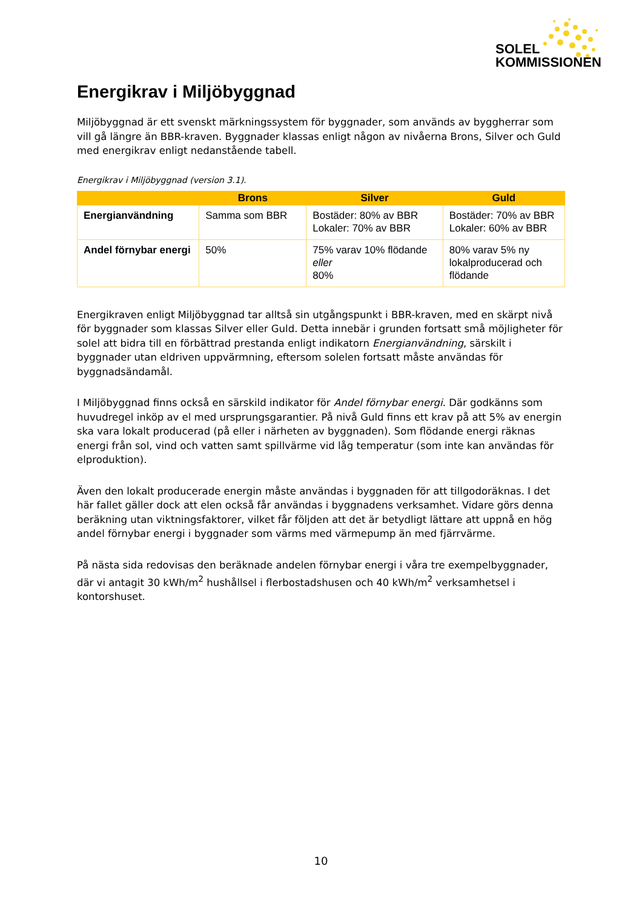SOLEL
KOMMISSIONEN
Energikrav i Miljöbyggnad
Miljöbyggnad är ett svenskt märkningssystem för byggnader, som används av byggherrar som vill gå längre än BBR-kraven. Byggnader klassas enligt någon av nivåerna Brons, Silver och Guld med energikrav enligt nedanstående tabell.
Energikrav i Miljöbyggnad (version 3.1).
| | Brons | Silver | Guld |
| --- | --- | --- | --- |
| Energianvändning | Samma som BBR | Bostäder: 80% av BBR Lokaler: 70% av BBR | Bostäder: 70% av BBR Lokaler: 60% av BBR |
| Andel förnybar energi | 50% | 75% varav 10% flödande eller 80% | 80% varav 5% ny lokalproducerad och flödande |
Energikraven enligt Miljöbyggnad tar alltså sin utgångspunkt i BBR-kraven, med en skärpt nivå för byggnader som klassas Silver eller Guld. Detta innebär i grunden fortsatt små möjligheter för solel att bidra till en förbättrad prestanda enligt indikatorn Energianvändning, särskilt i byggnader utan eldriven uppvärmning, eftersom solelen fortsatt måste användas för byggnadsändamål.
I Miljöbyggnad finns också en särskild indikator för Andel förnybar energi. Där godkänns som huvudregel inköp av el med ursprungsgarantier. På nivå Guld finns ett krav på att 5% av energin ska vara lokalt producerad (på eller i närheten av byggnaden). Som flödande energi räknas energi från sol, vind och vatten samt spillvärme vid låg temperatur (som inte kan användas för elproduktion).
Även den lokalt producerade energin måste användas i byggnaden för att tillgodoräknas. I det här fallet gäller dock att elen också får användas i byggnadens verksamhet. Vidare görs denna beräkning utan viktningsfaktorer, vilket får följden att det är betydligt lättare att uppnå en hög andel förnybar energi i byggnader som värms med värmepump än med fjärrvärme.
På nästa sida redovisas den beräknade andelen förnybar energi i våra tre exempelbyggnader, där vi antagit 30 kWh/m<sup>2</sup> hushållsel i flerbostadshusen och 40 kWh/m<sup>2</sup> verksamhetsel i kontorshuset.
10